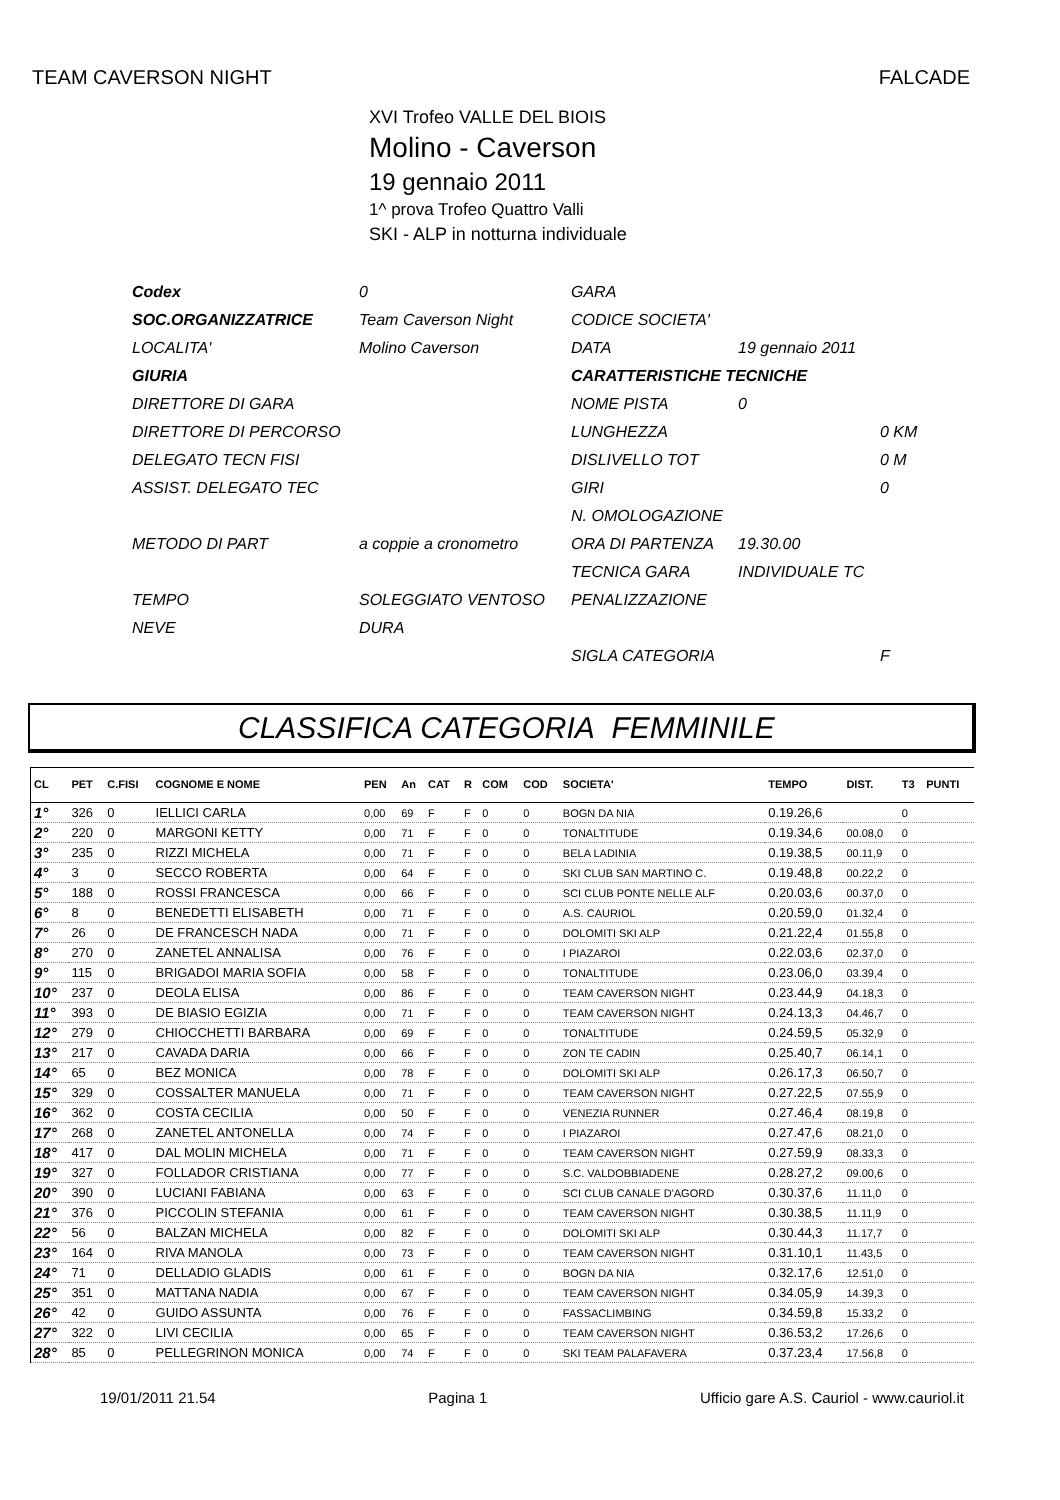TEAM CAVERSON NIGHT FALCADE
XVI Trofeo VALLE DEL BIOIS
Molino - Caverson
19 gennaio 2011
1^ prova Trofeo Quattro Valli
SKI - ALP in notturna individuale
| Codex | 0 | GARA | | |
| SOC.ORGANIZZATRICE | Team Caverson Night | CODICE SOCIETA' | | |
| LOCALITA' | Molino Caverson | DATA | 19 gennaio 2011 | |
| GIURIA | | CARATTERISTICHE TECNICHE | | |
| DIRETTORE DI GARA | | NOME PISTA | 0 | |
| DIRETTORE DI PERCORSO | | LUNGHEZZA | | 0 KM |
| DELEGATO TECN FISI | | DISLIVELLO TOT | | 0 M |
| ASSIST. DELEGATO TEC | | GIRI | | 0 |
| | | N. OMOLOGAZIONE | | |
| METODO DI PART | a coppie a cronometro | ORA DI PARTENZA | 19.30.00 | |
| | | TECNICA GARA | INDIVIDUALE TC | |
| TEMPO | SOLEGGIATO VENTOSO | PENALIZZAZIONE | | |
| NEVE | DURA | | | |
| | | SIGLA CATEGORIA | | F |
CLASSIFICA CATEGORIA FEMMINILE
| CL | PET | C.FISI | COGNOME E NOME | PEN | An | CAT | R | COM | COD | SOCIETA' | TEMPO | DIST. | T3 | PUNTI |
| --- | --- | --- | --- | --- | --- | --- | --- | --- | --- | --- | --- | --- | --- | --- |
| 1° | 326 | 0 | IELLICI CARLA | 0,00 | 69 | F | F | 0 | 0 | BOGN DA NIA | 0.19.26,6 | | 0 | |
| 2° | 220 | 0 | MARGONI KETTY | 0,00 | 71 | F | F | 0 | 0 | TONALTITUDE | 0.19.34,6 | 00.08,0 | 0 | |
| 3° | 235 | 0 | RIZZI MICHELA | 0,00 | 71 | F | F | 0 | 0 | BELA LADINIA | 0.19.38,5 | 00.11,9 | 0 | |
| 4° | 3 | 0 | SECCO ROBERTA | 0,00 | 64 | F | F | 0 | 0 | SKI CLUB SAN MARTINO C. | 0.19.48,8 | 00.22,2 | 0 | |
| 5° | 188 | 0 | ROSSI FRANCESCA | 0,00 | 66 | F | F | 0 | 0 | SCI CLUB PONTE NELLE ALF | 0.20.03,6 | 00.37,0 | 0 | |
| 6° | 8 | 0 | BENEDETTI ELISABETH | 0,00 | 71 | F | F | 0 | 0 | A.S. CAURIOL | 0.20.59,0 | 01.32,4 | 0 | |
| 7° | 26 | 0 | DE FRANCESCH NADA | 0,00 | 71 | F | F | 0 | 0 | DOLOMITI SKI ALP | 0.21.22,4 | 01.55,8 | 0 | |
| 8° | 270 | 0 | ZANETEL ANNALISA | 0,00 | 76 | F | F | 0 | 0 | I PIAZAROI | 0.22.03,6 | 02.37,0 | 0 | |
| 9° | 115 | 0 | BRIGADOI MARIA SOFIA | 0,00 | 58 | F | F | 0 | 0 | TONALTITUDE | 0.23.06,0 | 03.39,4 | 0 | |
| 10° | 237 | 0 | DEOLA ELISA | 0,00 | 86 | F | F | 0 | 0 | TEAM CAVERSON NIGHT | 0.23.44,9 | 04.18,3 | 0 | |
| 11° | 393 | 0 | DE BIASIO EGIZIA | 0,00 | 71 | F | F | 0 | 0 | TEAM CAVERSON NIGHT | 0.24.13,3 | 04.46,7 | 0 | |
| 12° | 279 | 0 | CHIOCCHETTI BARBARA | 0,00 | 69 | F | F | 0 | 0 | TONALTITUDE | 0.24.59,5 | 05.32,9 | 0 | |
| 13° | 217 | 0 | CAVADA DARIA | 0,00 | 66 | F | F | 0 | 0 | ZON TE CADIN | 0.25.40,7 | 06.14,1 | 0 | |
| 14° | 65 | 0 | BEZ MONICA | 0,00 | 78 | F | F | 0 | 0 | DOLOMITI SKI ALP | 0.26.17,3 | 06.50,7 | 0 | |
| 15° | 329 | 0 | COSSALTER MANUELA | 0,00 | 71 | F | F | 0 | 0 | TEAM CAVERSON NIGHT | 0.27.22,5 | 07.55,9 | 0 | |
| 16° | 362 | 0 | COSTA CECILIA | 0,00 | 50 | F | F | 0 | 0 | VENEZIA RUNNER | 0.27.46,4 | 08.19,8 | 0 | |
| 17° | 268 | 0 | ZANETEL ANTONELLA | 0,00 | 74 | F | F | 0 | 0 | I PIAZAROI | 0.27.47,6 | 08.21,0 | 0 | |
| 18° | 417 | 0 | DAL MOLIN MICHELA | 0,00 | 71 | F | F | 0 | 0 | TEAM CAVERSON NIGHT | 0.27.59,9 | 08.33,3 | 0 | |
| 19° | 327 | 0 | FOLLADOR CRISTIANA | 0,00 | 77 | F | F | 0 | 0 | S.C. VALDOBBIADENE | 0.28.27,2 | 09.00,6 | 0 | |
| 20° | 390 | 0 | LUCIANI FABIANA | 0,00 | 63 | F | F | 0 | 0 | SCI CLUB CANALE D'AGORD | 0.30.37,6 | 11.11,0 | 0 | |
| 21° | 376 | 0 | PICCOLIN STEFANIA | 0,00 | 61 | F | F | 0 | 0 | TEAM CAVERSON NIGHT | 0.30.38,5 | 11.11,9 | 0 | |
| 22° | 56 | 0 | BALZAN MICHELA | 0,00 | 82 | F | F | 0 | 0 | DOLOMITI SKI ALP | 0.30.44,3 | 11.17,7 | 0 | |
| 23° | 164 | 0 | RIVA MANOLA | 0,00 | 73 | F | F | 0 | 0 | TEAM CAVERSON NIGHT | 0.31.10,1 | 11.43,5 | 0 | |
| 24° | 71 | 0 | DELLADIO GLADIS | 0,00 | 61 | F | F | 0 | 0 | BOGN DA NIA | 0.32.17,6 | 12.51,0 | 0 | |
| 25° | 351 | 0 | MATTANA NADIA | 0,00 | 67 | F | F | 0 | 0 | TEAM CAVERSON NIGHT | 0.34.05,9 | 14.39,3 | 0 | |
| 26° | 42 | 0 | GUIDO ASSUNTA | 0,00 | 76 | F | F | 0 | 0 | FASSACLIMBING | 0.34.59,8 | 15.33,2 | 0 | |
| 27° | 322 | 0 | LIVI CECILIA | 0,00 | 65 | F | F | 0 | 0 | TEAM CAVERSON NIGHT | 0.36.53,2 | 17.26,6 | 0 | |
| 28° | 85 | 0 | PELLEGRINON MONICA | 0,00 | 74 | F | F | 0 | 0 | SKI TEAM PALAFAVERA | 0.37.23,4 | 17.56,8 | 0 | |
19/01/2011 21.54 Pagina 1 Ufficio gare A.S. Cauriol - www.cauriol.it